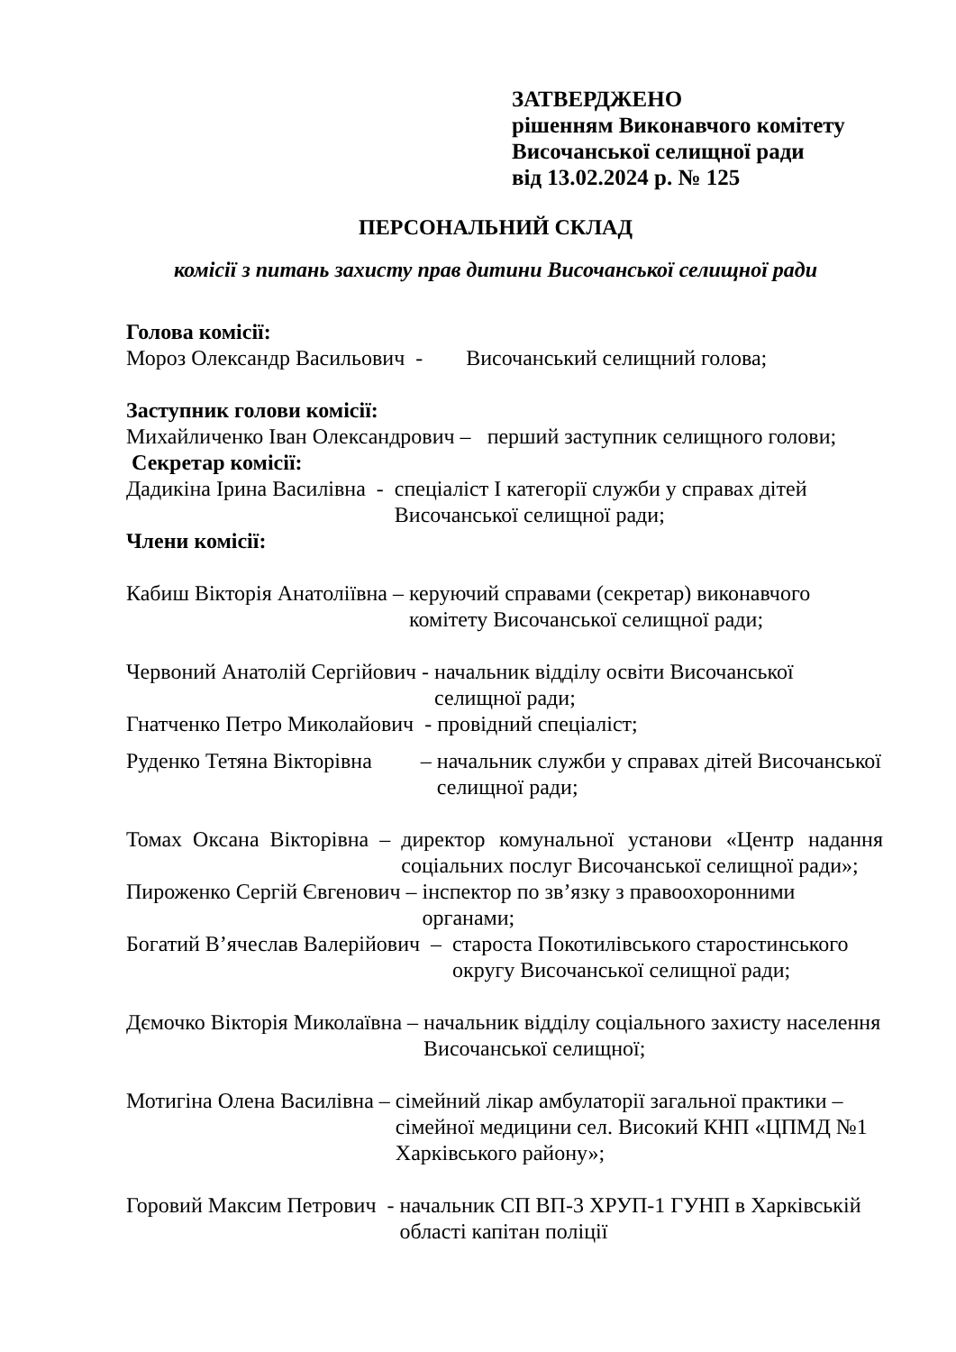ЗАТВЕРДЖЕНО
рішенням Виконавчого комітету
Височанської селищної ради
від 13.02.2024 р. № 125
ПЕРСОНАЛЬНИЙ СКЛАД
комісії з питань захисту прав дитини Височанської селищної ради
Голова комісії:
Мороз Олександр Васильович - Височанський селищний голова;
Заступник голови комісії:
Михайличенко Іван Олександрович – перший заступник селищного голови;
Секретар комісії:
Дадикіна Ірина Василівна - спеціаліст І категорії служби у справах дітей Височанської селищної ради;
Члени комісії:
Кабиш Вікторія Анатоліївна – керуючий справами (секретар) виконавчого комітету Височанської селищної ради;
Червоний Анатолій Сергійович - начальник відділу освіти Височанської селищної ради;
Гнатченко Петро Миколайович - провідний спеціаліст;
Руденко Тетяна Вікторівна – начальник служби у справах дітей Височанської селищної ради;
Томах Оксана Вікторівна – директор комунальної установи «Центр надання соціальних послуг Височанської селищної ради»;
Пироженко Сергій Євгенович – інспектор по зв’язку з правоохоронними органами;
Богатий В’ячеслав Валерійович – староста Покотилівського старостинського округу Височанської селищної ради;
Дємочко Вікторія Миколаївна – начальник відділу соціального захисту населення Височанської селищної;
Мотигіна Олена Василівна – сімейний лікар амбулаторії загальної практики – сімейної медицини сел. Високий КНП «ЦПМД №1 Харківського району»;
Горовий Максим Петрович - начальник СП ВП-3 ХРУП-1 ГУНП в Харківській області капітан поліції